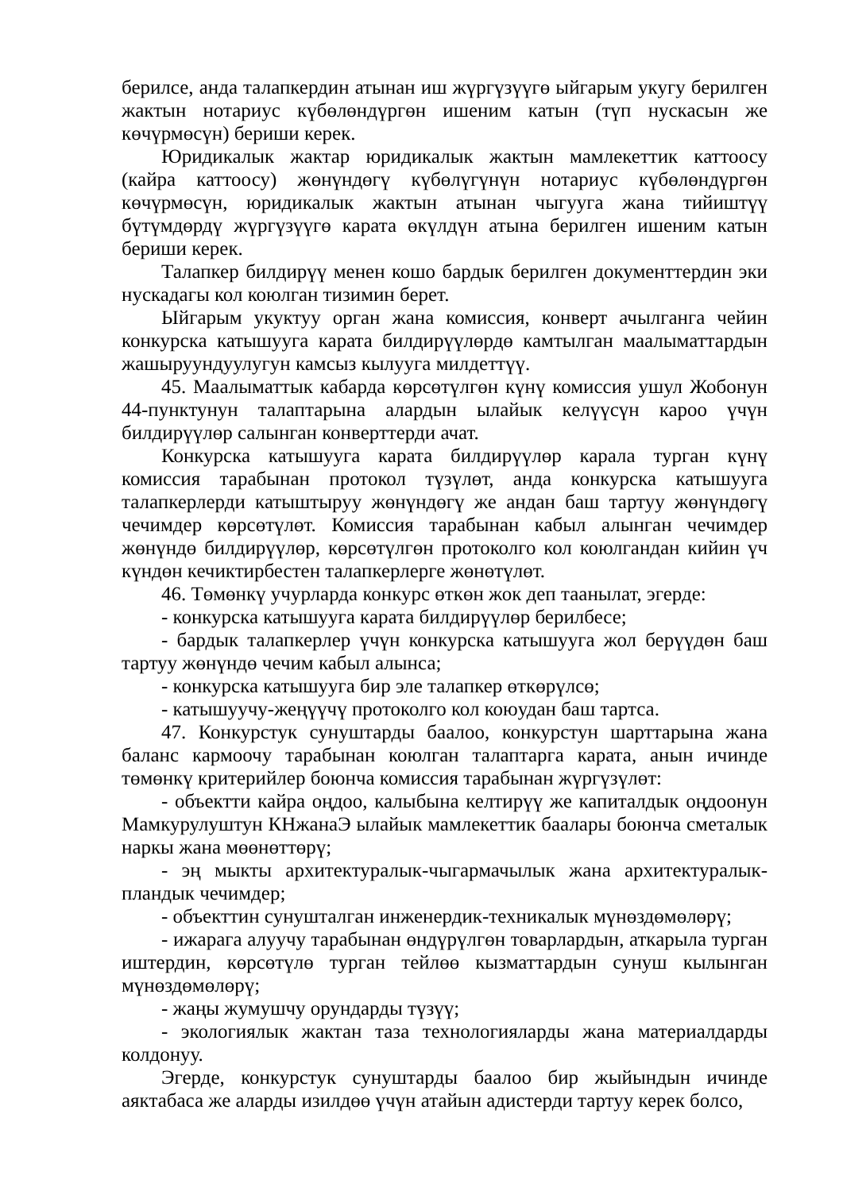берилсе, анда талапкердин атынан иш жүргүзүүгө ыйгарым укугу берилген жактын нотариус күбөлөндүргөн ишеним катын (түп нускасын же көчүрмөсүн) бериши керек.
Юридикалык жактар юридикалык жактын мамлекеттик каттоосу (кайра каттоосу) жөнүндөгү күбөлүгүнүн нотариус күбөлөндүргөн көчүрмөсүн, юридикалык жактын атынан чыгууга жана тийиштүү бүтүмдөрдү жүргүзүүгө карата өкүлдүн атына берилген ишеним катын бериши керек.
Талапкер билдирүү менен кошо бардык берилген документтердин эки нускадагы кол коюлган тизимин берет.
Ыйгарым укуктуу орган жана комиссия, конверт ачылганга чейин конкурска катышууга карата билдирүүлөрдө камтылган маалыматтардын жашыруундуулугун камсыз кылууга милдеттүү.
45. Маалыматтык кабарда көрсөтүлгөн күнү комиссия ушул Жобонун 44-пунктунун талаптарына алардын ылайык келүүсүн кароо үчүн билдирүүлөр салынган конверттерди ачат.
Конкурска катышууга карата билдирүүлөр карала турган күнү комиссия тарабынан протокол түзүлөт, анда конкурска катышууга талапкерлерди катыштыруу жөнүндөгү же андан баш тартуу жөнүндөгү чечимдер көрсөтүлөт. Комиссия тарабынан кабыл алынган чечимдер жөнүндө билдирүүлөр, көрсөтүлгөн протоколго кол коюлгандан кийин үч күндөн кечиктирбестен талапкерлерге жөнөтүлөт.
46. Төмөнкү учурларда конкурс өткөн жок деп таанылат, эгерде:
- конкурска катышууга карата билдирүүлөр берилбесе;
- бардык талапкерлер үчүн конкурска катышууга жол берүүдөн баш тартуу жөнүндө чечим кабыл алынса;
- конкурска катышууга бир эле талапкер өткөрүлсө;
- катышуучу-жеңүүчү протоколго кол коюудан баш тартса.
47. Конкурстук сунуштарды баалоо, конкурстун шарттарына жана баланс кармоочу тарабынан коюлган талаптарга карата, анын ичинде төмөнкү критерийлер боюнча комиссия тарабынан жүргүзүлөт:
- объектти кайра оңдоо, калыбына келтирүү же капиталдык оңдоонун Мамкурулуштун КНжанаЭ ылайык мамлекеттик баалары боюнча сметалык наркы жана мөөнөттөрү;
- эң мыкты архитектуралык-чыгармачылык жана архитектуралык-пландык чечимдер;
- объекттин сунушталган инженердик-техникалык мүнөздөмөлөрү;
- ижарага алуучу тарабынан өндүрүлгөн товарлардын, аткарыла турган иштердин, көрсөтүлө турган тейлөө кызматтардын сунуш кылынган мүнөздөмөлөрү;
- жаңы жумушчу орундарды түзүү;
- экологиялык жактан таза технологияларды жана материалдарды колдонуу.
Эгерде, конкурстук сунуштарды баалоо бир жыйындын ичинде аяктабаса же аларды изилдөө үчүн атайын адистерди тартуу керек болсо,